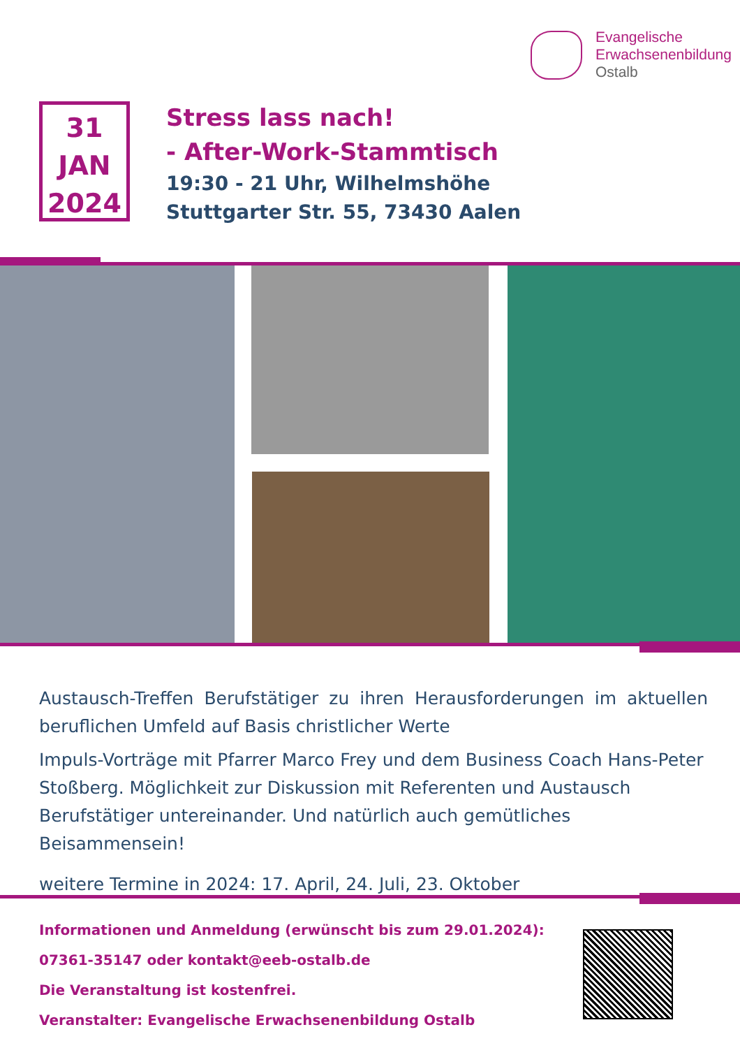Evangelische
Erwachsenenbildung
Ostalb
31
JAN
2024
Stress lass nach!
- After-Work-Stammtisch
19:30 - 21 Uhr, Wilhelmshöhe
Stuttgarter Str. 55, 73430 Aalen
Austausch-Treffen Berufstätiger zu ihren Herausforderungen im aktuellen beruflichen Umfeld auf Basis christlicher Werte
Impuls-Vorträge mit Pfarrer Marco Frey und dem Business Coach Hans-Peter Stoßberg. Möglichkeit zur Diskussion mit Referenten und Austausch Berufstätiger untereinander. Und natürlich auch gemütliches Beisammensein!
weitere Termine in 2024: 17. April, 24. Juli, 23. Oktober
Informationen und Anmeldung (erwünscht bis zum 29.01.2024):
07361-35147 oder kontakt@eeb-ostalb.de
Die Veranstaltung ist kostenfrei.
Veranstalter: Evangelische Erwachsenenbildung Ostalb